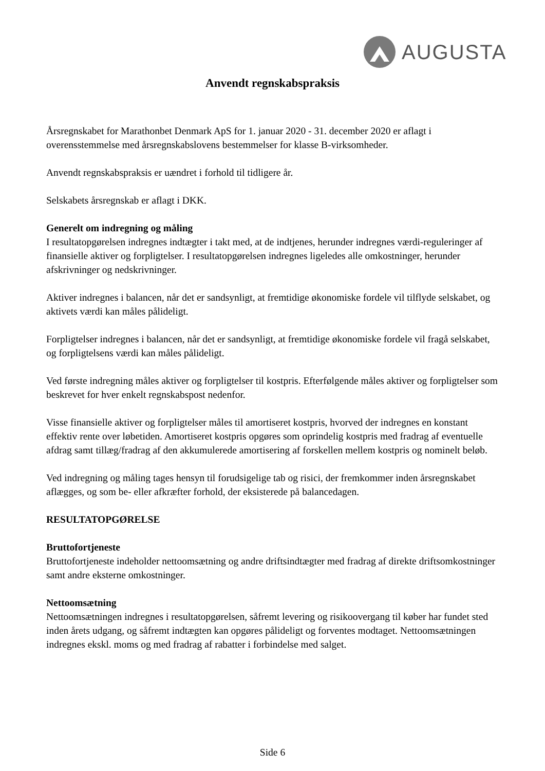AUGUSTA
Anvendt regnskabspraksis
Årsregnskabet for Marathonbet Denmark ApS for 1. januar 2020 - 31. december 2020 er aflagt i overensstemmelse med årsregnskabslovens bestemmelser for klasse B-virksomheder.
Anvendt regnskabspraksis er uændret i forhold til tidligere år.
Selskabets årsregnskab er aflagt i DKK.
Generelt om indregning og måling
I resultatopgørelsen indregnes indtægter i takt med, at de indtjenes, herunder indregnes værdi-reguleringer af finansielle aktiver og forpligtelser. I resultatopgørelsen indregnes ligeledes alle omkostninger, herunder afskrivninger og nedskrivninger.
Aktiver indregnes i balancen, når det er sandsynligt, at fremtidige økonomiske fordele vil tilflyde selskabet, og aktivets værdi kan måles pålideligt.
Forpligtelser indregnes i balancen, når det er sandsynligt, at fremtidige økonomiske fordele vil fragå selskabet, og forpligtelsens værdi kan måles pålideligt.
Ved første indregning måles aktiver og forpligtelser til kostpris. Efterfølgende måles aktiver og forpligtelser som beskrevet for hver enkelt regnskabspost nedenfor.
Visse finansielle aktiver og forpligtelser måles til amortiseret kostpris, hvorved der indregnes en konstant effektiv rente over løbetiden. Amortiseret kostpris opgøres som oprindelig kostpris med fradrag af eventuelle afdrag samt tillæg/fradrag af den akkumulerede amortisering af forskellen mellem kostpris og nominelt beløb.
Ved indregning og måling tages hensyn til forudsigelige tab og risici, der fremkommer inden årsregnskabet aflægges, og som be- eller afkræfter forhold, der eksisterede på balancedagen.
RESULTATOPGØRELSE
Bruttofortjeneste
Bruttofortjeneste indeholder nettoomsætning og andre driftsindtægter med fradrag af direkte driftsomkostninger samt andre eksterne omkostninger.
Nettoomsætning
Nettoomsætningen indregnes i resultatopgørelsen, såfremt levering og risikoovergang til køber har fundet sted inden årets udgang, og såfremt indtægten kan opgøres pålideligt og forventes modtaget. Nettoomsætningen indregnes ekskl. moms og med fradrag af rabatter i forbindelse med salget.
Side 6